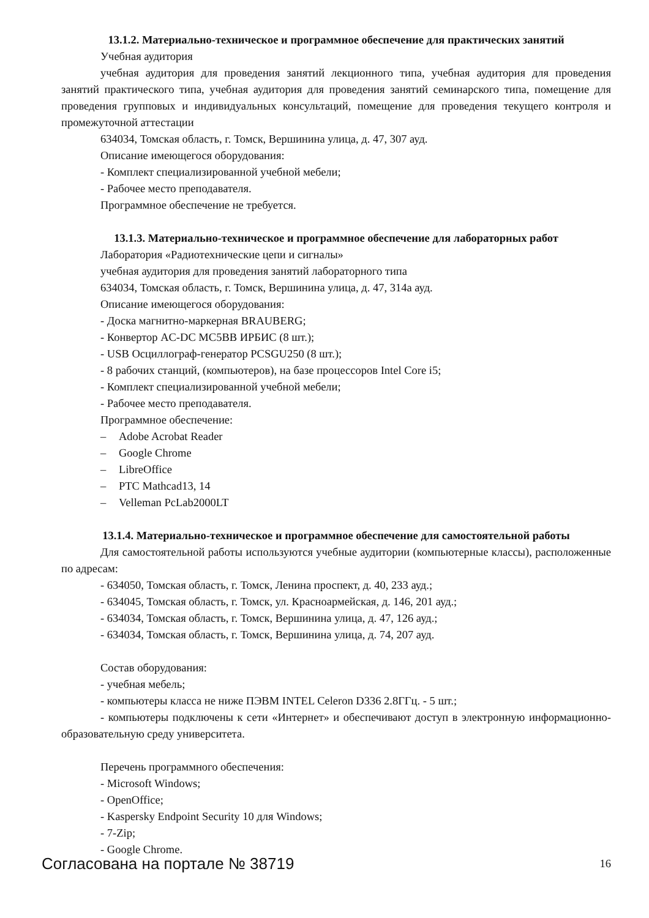13.1.2. Материально-техническое и программное обеспечение для практических занятий
Учебная аудитория
учебная аудитория для проведения занятий лекционного типа, учебная аудитория для проведения занятий практического типа, учебная аудитория для проведения занятий семинарского типа, помещение для проведения групповых и индивидуальных консультаций, помещение для проведения текущего контроля и промежуточной аттестации
634034, Томская область, г. Томск, Вершинина улица, д. 47, 307 ауд.
Описание имеющегося оборудования:
- Комплект специализированной учебной мебели;
- Рабочее место преподавателя.
Программное обеспечение не требуется.
13.1.3. Материально-техническое и программное обеспечение для лабораторных работ
Лаборатория «Радиотехнические цепи и сигналы»
учебная аудитория для проведения занятий лабораторного типа
634034, Томская область, г. Томск, Вершинина улица, д. 47, 314а ауд.
Описание имеющегося оборудования:
- Доска магнитно-маркерная BRAUBERG;
- Конвертор AC-DC MC5BB ИРБИС (8 шт.);
- USB Осциллограф-генератор PCSGU250 (8 шт.);
- 8 рабочих станций, (компьютеров), на базе процессоров Intel Core i5;
- Комплект специализированной учебной мебели;
- Рабочее место преподавателя.
Программное обеспечение:
– Adobe Acrobat Reader
– Google Chrome
– LibreOffice
– PTC Mathcad13, 14
– Velleman PcLab2000LT
13.1.4. Материально-техническое и программное обеспечение для самостоятельной работы
Для самостоятельной работы используются учебные аудитории (компьютерные классы), расположенные по адресам:
- 634050, Томская область, г. Томск, Ленина проспект, д. 40, 233 ауд.;
- 634045, Томская область, г. Томск, ул. Красноармейская, д. 146, 201 ауд.;
- 634034, Томская область, г. Томск, Вершинина улица, д. 47, 126 ауд.;
- 634034, Томская область, г. Томск, Вершинина улица, д. 74, 207 ауд.
Состав оборудования:
- учебная мебель;
- компьютеры класса не ниже ПЭВМ INTEL Celeron D336 2.8ГГц. - 5 шт.;
- компьютеры подключены к сети «Интернет» и обеспечивают доступ в электронную информационно-образовательную среду университета.
Перечень программного обеспечения:
- Microsoft Windows;
- OpenOffice;
- Kaspersky Endpoint Security 10 для Windows;
- 7-Zip;
- Google Chrome.
Согласована на портале № 38719
16